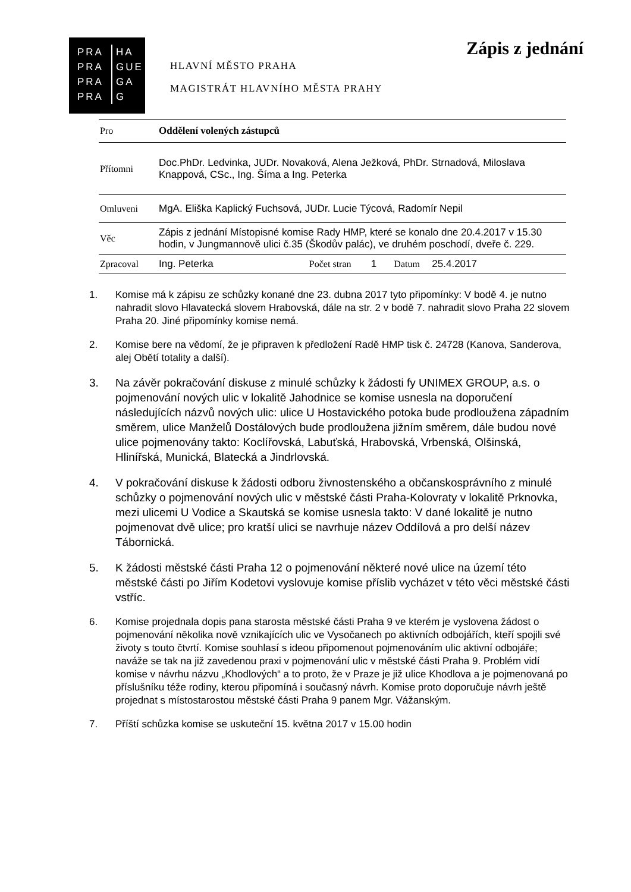PRA
PRA
PRA
PRA HA
GUE
GA
G
HLAVNÍ MĚSTO PRAHA
MAGISTRÁT HLAVNÍHO MĚSTA PRAHY
Zápis z jednání
| Pro | Oddělení volených zástupců | | | | |
| Přítomni | Doc.PhDr. Ledvinka, JUDr. Novaková, Alena Ježková, PhDr. Strnadová, Miloslava Knappová, CSc., Ing. Šíma a Ing. Peterka | | | | |
| Omluveni | MgA. Eliška Kaplický Fuchsová, JUDr. Lucie Týcová, Radomír Nepil | | | | |
| Věc | Zápis z jednání Místopisné komise Rady HMP, které se konalo dne 20.4.2017 v 15.30 hodin, v Jungmannově ulici č.35 (Škodův palác), ve druhém poschodí, dveře č. 229. | | | | |
| Zpracoval | Ing. Peterka | Počet stran | 1 | Datum | 25.4.2017 |
1. Komise má k zápisu ze schůzky konané dne 23. dubna 2017 tyto připomínky: V bodě 4. je nutno nahradit slovo Hlavatecká slovem Hrabovská, dále na str. 2 v bodě 7. nahradit slovo Praha 22 slovem Praha 20. Jiné připomínky komise nemá.
2. Komise bere na vědomí, že je připraven k předložení Radě HMP tisk č. 24728 (Kanova, Sanderova, alej Obětí totality a další).
3. Na závěr pokračování diskuse z minulé schůzky k žádosti fy UNIMEX GROUP, a.s. o pojmenování nových ulic v lokalitě Jahodnice se komise usnesla na doporučení následujících názvů nových ulic: ulice U Hostavického potoka bude prodloužena západním směrem, ulice Manželů Dostálových bude prodloužena jižním směrem, dále budou nové ulice pojmenovány takto: Koclířovská, Labuťská, Hrabovská, Vrbenská, Olšinská, Hlinířská, Munická, Blatecká a Jindrlovská.
4. V pokračování diskuse k žádosti odboru živnostenského a občanskosprávního z minulé schůzky o pojmenování nových ulic v městské části Praha-Kolovraty v lokalitě Prknovka, mezi ulicemi U Vodice a Skautská se komise usnesla takto: V dané lokalitě je nutno pojmenovat dvě ulice; pro kratší ulici se navrhuje název Oddílová a pro delší název Tábornická.
5. K žádosti městské části Praha 12 o pojmenování některé nové ulice na území této městské části po Jiřím Kodetovi vyslovuje komise příslib vycházet v této věci městské části vstříc.
6. Komise projednala dopis pana starosta městské části Praha 9 ve kterém je vyslovena žádost o pojmenování několika nově vznikajících ulic ve Vysočanech po aktivních odbojářích, kteří spojili své životy s touto čtvrtí. Komise souhlasí s ideou připomenout pojmenováním ulic aktivní odbojáře; naváže se tak na již zavedenou praxi v pojmenování ulic v městské části Praha 9. Problém vidí komise v návrhu názvu „Khodlových“ a to proto, že v Praze je již ulice Khodlova a je pojmenovaná po příslušníku téže rodiny, kterou připomíná i současný návrh. Komise proto doporučuje návrh ještě projednat s místostarostou městské části Praha 9 panem Mgr. Vážanským.
7. Příští schůzka komise se uskuteční 15. května 2017 v 15.00 hodin